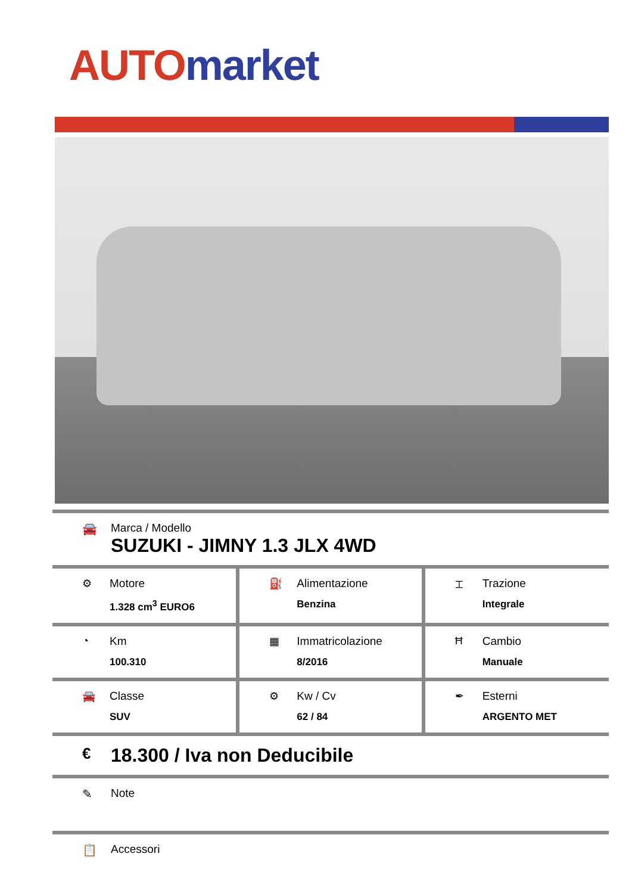AUTO market
🚘 Marca / Modello
SUZUKI - JIMNY 1.3 JLX 4WD
| ⚙ Motore 1.328 cm<sup>3</sup> EURO6 | ⛽ Alimentazione Benzina | ⌶ Trazione Integrale |
| ◔ Km 100.310 | ▦ Immatricolazione 8/2016 | Ħ Cambio Manuale |
| 🚘 Classe SUV | ⚙ Kw / Cv 62 / 84 | ✒ Esterni ARGENTO MET |
€
18.300 / Iva non Deducibile
✎ Note
📋 Accessori